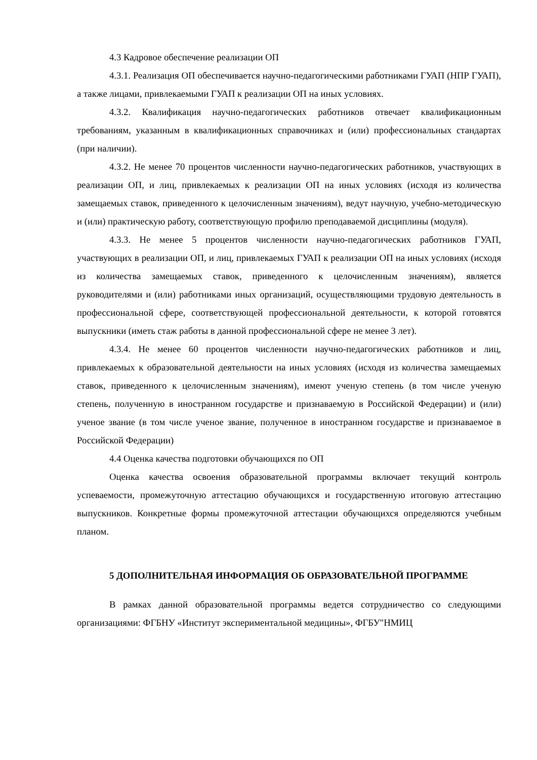4.3 Кадровое обеспечение реализации ОП
4.3.1. Реализация ОП обеспечивается научно-педагогическими работниками ГУАП (НПР ГУАП), а также лицами, привлекаемыми ГУАП к реализации ОП на иных условиях.
4.3.2. Квалификация научно-педагогических работников отвечает квалификационным требованиям, указанным в квалификационных справочниках и (или) профессиональных стандартах (при наличии).
4.3.2. Не менее 70 процентов численности научно-педагогических работников, участвующих в реализации ОП, и лиц, привлекаемых к реализации ОП на иных условиях (исходя из количества замещаемых ставок, приведенного к целочисленным значениям), ведут научную, учебно-методическую и (или) практическую работу, соответствующую профилю преподаваемой дисциплины (модуля).
4.3.3. Не менее 5 процентов численности научно-педагогических работников ГУАП, участвующих в реализации ОП, и лиц, привлекаемых ГУАП к реализации ОП на иных условиях (исходя из количества замещаемых ставок, приведенного к целочисленным значениям), является руководителями и (или) работниками иных организаций, осуществляющими трудовую деятельность в профессиональной сфере, соответствующей профессиональной деятельности, к которой готовятся выпускники (иметь стаж работы в данной профессиональной сфере не менее 3 лет).
4.3.4. Не менее 60 процентов численности научно-педагогических работников и лиц, привлекаемых к образовательной деятельности на иных условиях (исходя из количества замещаемых ставок, приведенного к целочисленным значениям), имеют ученую степень (в том числе ученую степень, полученную в иностранном государстве и признаваемую в Российской Федерации) и (или) ученое звание (в том числе ученое звание, полученное в иностранном государстве и признаваемое в Российской Федерации)
4.4 Оценка качества подготовки обучающихся по ОП
Оценка качества освоения образовательной программы включает текущий контроль успеваемости, промежуточную аттестацию обучающихся и государственную итоговую аттестацию выпускников. Конкретные формы промежуточной аттестации обучающихся определяются учебным планом.
5 ДОПОЛНИТЕЛЬНАЯ ИНФОРМАЦИЯ ОБ ОБРАЗОВАТЕЛЬНОЙ ПРОГРАММЕ
В рамках данной образовательной программы ведется сотрудничество со следующими организациями: ФГБНУ «Институт экспериментальной медицины», ФГБУ"НМИЦ